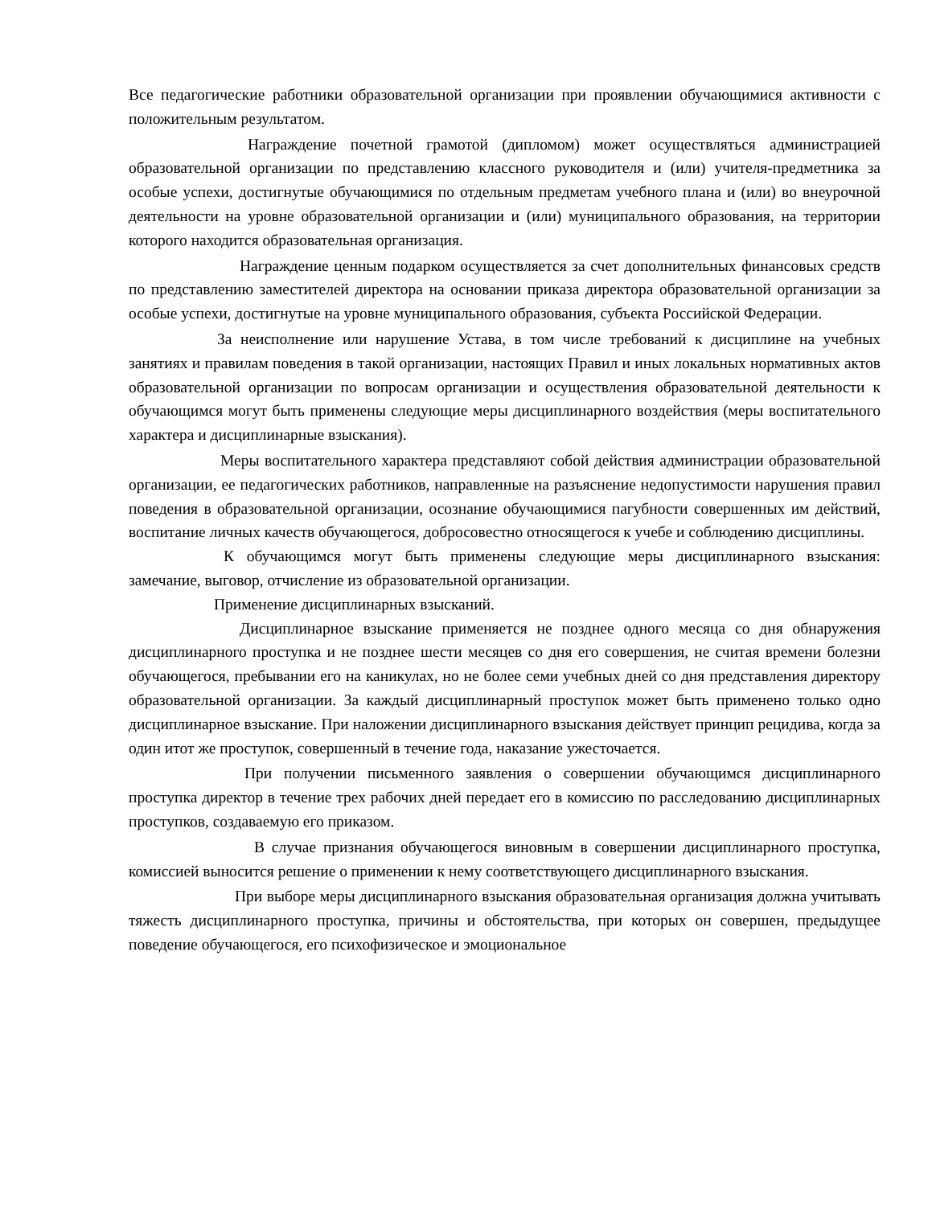Все педагогические работники образовательной организации при проявлении обучающимися активности с положительным результатом.
Награждение почетной грамотой (дипломом) может осуществляться администрацией образовательной организации по представлению классного руководителя и (или) учителя-предметника за особые успехи, достигнутые обучающимися по отдельным предметам учебного плана и (или) во внеурочной деятельности на уровне образовательной организации и (или) муниципального образования, на территории которого находится образовательная организация.
Награждение ценным подарком осуществляется за счет дополнительных финансовых средств по представлению заместителей директора на основании приказа директора образовательной организации за особые успехи, достигнутые на уровне муниципального образования, субъекта Российской Федерации.
За неисполнение или нарушение Устава, в том числе требований к дисциплине на учебных занятиях и правилам поведения в такой организации, настоящих Правил и иных локальных нормативных актов образовательной организации по вопросам организации и осуществления образовательной деятельности к обучающимся могут быть применены следующие меры дисциплинарного воздействия (меры воспитательного характера и дисциплинарные взыскания).
Меры воспитательного характера представляют собой действия администрации образовательной организации, ее педагогических работников, направленные на разъяснение недопустимости нарушения правил поведения в образовательной организации, осознание обучающимися пагубности совершенных им действий, воспитание личных качеств обучающегося, добросовестно относящегося к учебе и соблюдению дисциплины.
К обучающимся могут быть применены следующие меры дисциплинарного взыскания: замечание, выговор, отчисление из образовательной организации.
Применение дисциплинарных взысканий.
Дисциплинарное взыскание применяется не позднее одного месяца со дня обнаружения дисциплинарного проступка и не позднее шести месяцев со дня его совершения, не считая времени болезни обучающегося, пребывании его на каникулах, но не более семи учебных дней со дня представления директору образовательной организации. За каждый дисциплинарный проступок может быть применено только одно дисциплинарное взыскание. При наложении дисциплинарного взыскания действует принцип рецидива, когда за один итот же проступок, совершенный в течение года, наказание ужесточается.
При получении письменного заявления о совершении обучающимся дисциплинарного проступка директор в течение трех рабочих дней передает его в комиссию по расследованию дисциплинарных проступков, создаваемую его приказом.
В случае признания обучающегося виновным в совершении дисциплинарного проступка, комиссией выносится решение о применении к нему соответствующего дисциплинарного взыскания.
При выборе меры дисциплинарного взыскания образовательная организация должна учитывать тяжесть дисциплинарного проступка, причины и обстоятельства, при которых он совершен, предыдущее поведение обучающегося, его психофизическое и эмоциональное